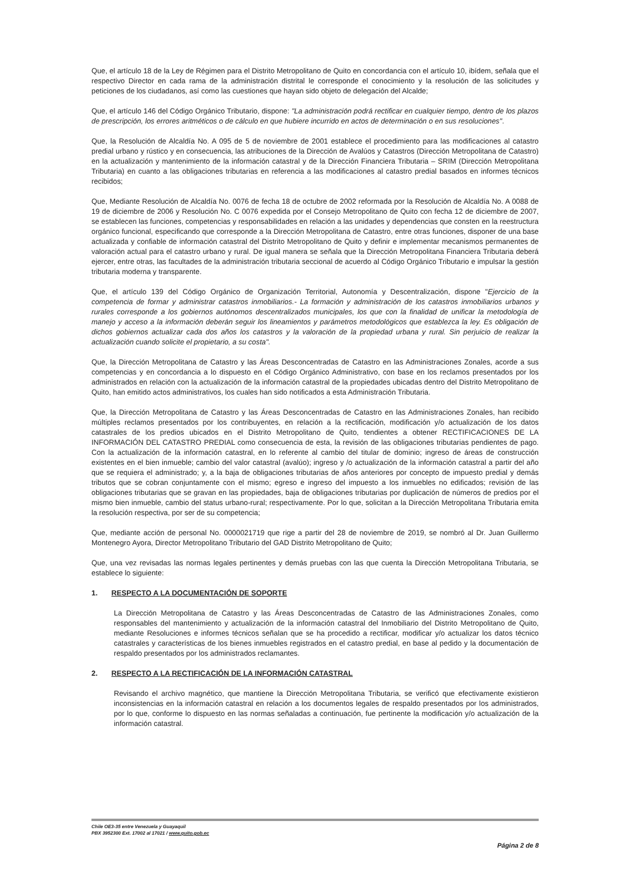Que, el artículo 18 de la Ley de Régimen para el Distrito Metropolitano de Quito en concordancia con el artículo 10, ibídem, señala que el respectivo Director en cada rama de la administración distrital le corresponde el conocimiento y la resolución de las solicitudes y peticiones de los ciudadanos, así como las cuestiones que hayan sido objeto de delegación del Alcalde;
Que, el artículo 146 del Código Orgánico Tributario, dispone: "La administración podrá rectificar en cualquier tiempo, dentro de los plazos de prescripción, los errores aritméticos o de cálculo en que hubiere incurrido en actos de determinación o en sus resoluciones".
Que, la Resolución de Alcaldía No. A 095 de 5 de noviembre de 2001 establece el procedimiento para las modificaciones al catastro predial urbano y rústico y en consecuencia, las atribuciones de la Dirección de Avalúos y Catastros (Dirección Metropolitana de Catastro) en la actualización y mantenimiento de la información catastral y de la Dirección Financiera Tributaria – SRIM (Dirección Metropolitana Tributaria) en cuanto a las obligaciones tributarias en referencia a las modificaciones al catastro predial basados en informes técnicos recibidos;
Que, Mediante Resolución de Alcaldía No. 0076 de fecha 18 de octubre de 2002 reformada por la Resolución de Alcaldía No. A 0088 de 19 de diciembre de 2006 y Resolución No. C 0076 expedida por el Consejo Metropolitano de Quito con fecha 12 de diciembre de 2007, se establecen las funciones, competencias y responsabilidades en relación a las unidades y dependencias que consten en la reestructura orgánico funcional, especificando que corresponde a la Dirección Metropolitana de Catastro, entre otras funciones, disponer de una base actualizada y confiable de información catastral del Distrito Metropolitano de Quito y definir e implementar mecanismos permanentes de valoración actual para el catastro urbano y rural. De igual manera se señala que la Dirección Metropolitana Financiera Tributaria deberá ejercer, entre otras, las facultades de la administración tributaria seccional de acuerdo al Código Orgánico Tributario e impulsar la gestión tributaria moderna y transparente.
Que, el artículo 139 del Código Orgánico de Organización Territorial, Autonomía y Descentralización, dispone "Ejercicio de la competencia de formar y administrar catastros inmobiliarios.- La formación y administración de los catastros inmobiliarios urbanos y rurales corresponde a los gobiernos autónomos descentralizados municipales, los que con la finalidad de unificar la metodología de manejo y acceso a la información deberán seguir los lineamientos y parámetros metodológicos que establezca la ley. Es obligación de dichos gobiernos actualizar cada dos años los catastros y la valoración de la propiedad urbana y rural. Sin perjuicio de realizar la actualización cuando solicite el propietario, a su costa".
Que, la Dirección Metropolitana de Catastro y las Áreas Desconcentradas de Catastro en las Administraciones Zonales, acorde a sus competencias y en concordancia a lo dispuesto en el Código Orgánico Administrativo, con base en los reclamos presentados por los administrados en relación con la actualización de la información catastral de la propiedades ubicadas dentro del Distrito Metropolitano de Quito, han emitido actos administrativos, los cuales han sido notificados a esta Administración Tributaria.
Que, la Dirección Metropolitana de Catastro y las Áreas Desconcentradas de Catastro en las Administraciones Zonales, han recibido múltiples reclamos presentados por los contribuyentes, en relación a la rectificación, modificación y/o actualización de los datos catastrales de los predios ubicados en el Distrito Metropolitano de Quito, tendientes a obtener RECTIFICACIONES DE LA INFORMACIÓN DEL CATASTRO PREDIAL como consecuencia de esta, la revisión de las obligaciones tributarias pendientes de pago. Con la actualización de la información catastral, en lo referente al cambio del titular de dominio; ingreso de áreas de construcción existentes en el bien inmueble; cambio del valor catastral (avalúo); ingreso y /o actualización de la información catastral a partir del año que se requiera el administrado; y, a la baja de obligaciones tributarias de años anteriores por concepto de impuesto predial y demás tributos que se cobran conjuntamente con el mismo; egreso e ingreso del impuesto a los inmuebles no edificados; revisión de las obligaciones tributarias que se gravan en las propiedades, baja de obligaciones tributarias por duplicación de números de predios por el mismo bien inmueble, cambio del status urbano-rural; respectivamente. Por lo que, solicitan a la Dirección Metropolitana Tributaria emita la resolución respectiva, por ser de su competencia;
Que, mediante acción de personal No. 0000021719 que rige a partir del 28 de noviembre de 2019, se nombró al Dr. Juan Guillermo Montenegro Ayora, Director Metropolitano Tributario del GAD Distrito Metropolitano de Quito;
Que, una vez revisadas las normas legales pertinentes y demás pruebas con las que cuenta la Dirección Metropolitana Tributaria, se establece lo siguiente:
1. RESPECTO A LA DOCUMENTACIÓN DE SOPORTE
La Dirección Metropolitana de Catastro y las Áreas Desconcentradas de Catastro de las Administraciones Zonales, como responsables del mantenimiento y actualización de la información catastral del Inmobiliario del Distrito Metropolitano de Quito, mediante Resoluciones e informes técnicos señalan que se ha procedido a rectificar, modificar y/o actualizar los datos técnico catastrales y características de los bienes inmuebles registrados en el catastro predial, en base al pedido y la documentación de respaldo presentados por los administrados reclamantes.
2. RESPECTO A LA RECTIFICACIÓN DE LA INFORMACIÓN CATASTRAL
Revisando el archivo magnético, que mantiene la Dirección Metropolitana Tributaria, se verificó que efectivamente existieron inconsistencias en la información catastral en relación a los documentos legales de respaldo presentados por los administrados, por lo que, conforme lo dispuesto en las normas señaladas a continuación, fue pertinente la modificación y/o actualización de la información catastral.
Chile OE3-35 entre Venezuela y Guayaquil
PBX 3952300 Ext. 17002 al 17021 / www.quito.gob.ec
Página 2 de 8